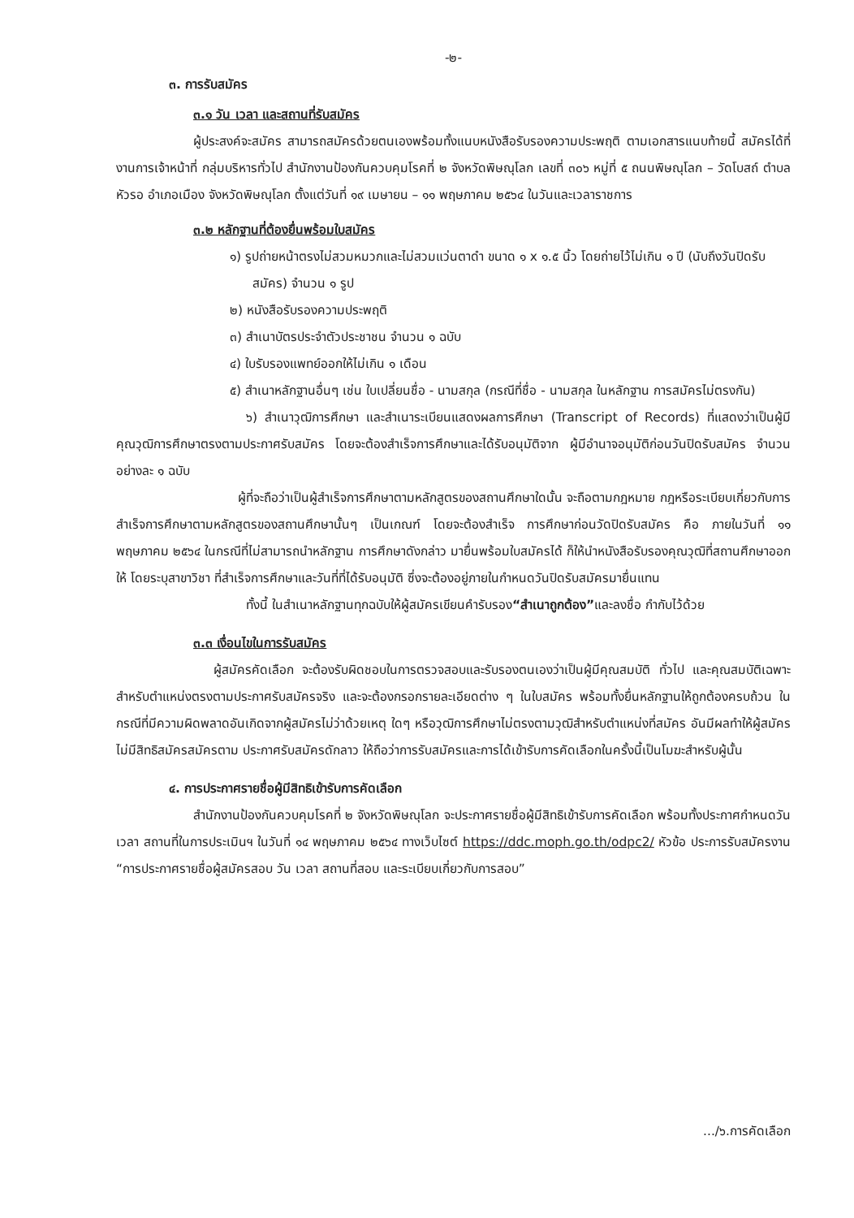-๒-
๓. การรับสมัคร
๓.๑ วัน เวลา และสถานที่รับสมัคร
ผู้ประสงค์จะสมัคร สามารถสมัครด้วยตนเองพร้อมทั้งแนบหนังสือรับรองความประพฤติ ตามเอกสารแนบท้ายนี้ สมัครได้ที่ งานการเจ้าหน้าที่ กลุ่มบริหารทั่วไป สำนักงานป้องกันควบคุมโรคที่ ๒ จังหวัดพิษณุโลก เลขที่ ๓๐๖ หมู่ที่ ๕ ถนนพิษณุโลก – วัดโบสถ์ ตำบลหัวรอ อำเภอเมือง จังหวัดพิษณุโลก ตั้งแต่วันที่ ๑๙ เมษายน – ๑๑ พฤษภาคม ๒๕๖๔ ในวันและเวลาราชการ
๓.๒ หลักฐานที่ต้องยื่นพร้อมใบสมัคร
๑) รูปถ่ายหน้าตรงไม่สวมหมวกและไม่สวมแว่นตาดำ ขนาด ๑ x ๑.๕ นิ้ว โดยถ่ายไว้ไม่เกิน ๑ ปี (นับถึงวันปิดรับสมัคร) จำนวน ๑ รูป
๒) หนังสือรับรองความประพฤติ
๓) สำเนาบัตรประจำตัวประชาชน จำนวน ๑ ฉบับ
๔) ใบรับรองแพทย์ออกให้ไม่เกิน ๑ เดือน
๕) สำเนาหลักฐานอื่นๆ เช่น ใบเปลี่ยนชื่อ - นามสกุล (กรณีที่ชื่อ - นามสกุล ในหลักฐาน การสมัครไม่ตรงกัน)
๖) สำเนาวุฒิการศึกษา และสำเนาระเบียนแสดงผลการศึกษา (Transcript of Records) ที่แสดงว่าเป็นผู้มีคุณวุฒิการศึกษาตรงตามประกาศรับสมัคร โดยจะต้องสำเร็จการศึกษาและได้รับอนุมัติจาก ผู้มีอำนาจอนุมัติก่อนวันปิดรับสมัคร จำนวนอย่างละ ๑ ฉบับ
ผู้ที่จะถือว่าเป็นผู้สำเร็จการศึกษาตามหลักสูตรของสถานศึกษาใดนั้น จะถือตามกฎหมาย กฎหรือระเบียบเกี่ยวกับการสำเร็จการศึกษาตามหลักสูตรของสถานศึกษานั้นๆ เป็นเกณฑ์ โดยจะต้องสำเร็จ การศึกษาก่อนวัดปิดรับสมัคร คือ ภายในวันที่ ๑๑ พฤษภาคม ๒๕๖๔ ในกรณีที่ไม่สามารถนำหลักฐาน การศึกษาดังกล่าว มายื่นพร้อมใบสมัครได้ ก็ให้นำหนังสือรับรองคุณวุฒิที่สถานศึกษาออกให้ โดยระบุสาขาวิชา ที่สำเร็จการศึกษาและวันที่ที่ได้รับอนุมัติ ซึ่งจะต้องอยู่ภายในกำหนดวันปิดรับสมัครมายื่นแทน
ทั้งนี้ ในสำเนาหลักฐานทุกฉบับให้ผู้สมัครเขียนคำรับรอง“สำเนาถูกต้อง”และลงชื่อ กำกับไว้ด้วย
๓.๓ เงื่อนไขในการรับสมัคร
ผู้สมัครคัดเลือก จะต้องรับผิดชอบในการตรวจสอบและรับรองตนเองว่าเป็นผู้มีคุณสมบัติ ทั่วไป และคุณสมบัติเฉพาะสำหรับตำแหน่งตรงตามประกาศรับสมัครจริง และจะต้องกรอกรายละเอียดต่าง ๆ ในใบสมัคร พร้อมทั้งยื่นหลักฐานให้ถูกต้องครบถ้วน ในกรณีที่มีความผิดพลาดอันเกิดจากผู้สมัครไม่ว่าด้วยเหตุ ใดๆ หรือวุฒิการศึกษาไม่ตรงตามวุฒิสำหรับตำแหน่งที่สมัคร อันมีผลทำให้ผู้สมัครไม่มีสิทธิสมัครสมัครตาม ประกาศรับสมัครดักลาว ให้ถือว่าการรับสมัครและการได้เข้ารับการคัดเลือกในครั้งนี้เป็นโมฆะสำหรับผู้นั้น
๔. การประกาศรายชื่อผู้มีสิทธิเข้ารับการคัดเลือก
สำนักงานป้องกันควบคุมโรคที่ ๒ จังหวัดพิษณุโลก จะประกาศรายชื่อผู้มีสิทธิเข้ารับการคัดเลือก พร้อมทั้งประกาศกำหนดวัน เวลา สถานที่ในการประเมินฯ ในวันที่ ๑๔ พฤษภาคม ๒๕๖๔ ทางเว็บไซต์ https://ddc.moph.go.th/odpc2/ หัวข้อ ประการรับสมัครงาน “การประกาศรายชื่อผู้สมัครสอบ วัน เวลา สถานที่สอบ และระเบียบเกี่ยวกับการสอบ”
.../๖.การคัดเลือก